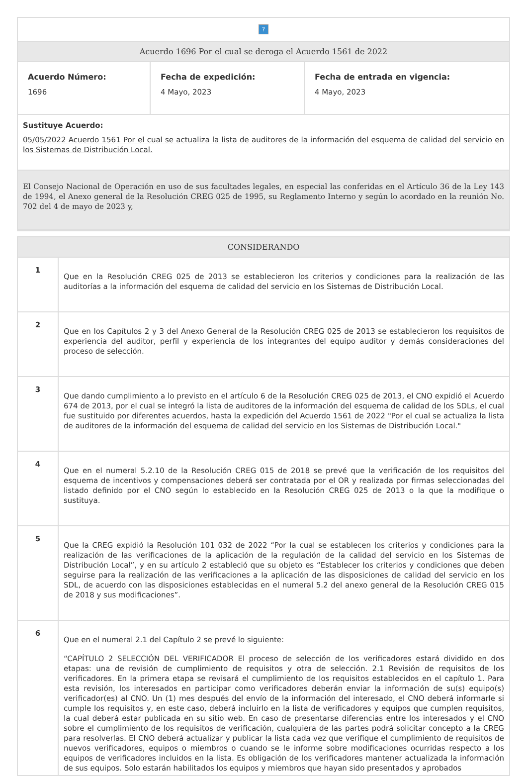| ? | | |
| Acuerdo 1696 Por el cual se deroga el Acuerdo 1561 de 2022 | | |
| Acuerdo Número: 1696 | Fecha de expedición: 4 Mayo, 2023 | Fecha de entrada en vigencia: 4 Mayo, 2023 |
| Sustituye Acuerdo: 05/05/2022 Acuerdo 1561 Por el cual se actualiza la lista de auditores de la información del esquema de calidad del servicio en los Sistemas de Distribución Local. | | |
| El Consejo Nacional de Operación en uso de sus facultades legales, en especial las conferidas en el Artículo 36 de la Ley 143 de 1994, el Anexo general de la Resolución CREG 025 de 1995, su Reglamento Interno y según lo acordado en la reunión No. 702 del 4 de mayo de 2023 y, | | |
| CONSIDERANDO | |
| 1 | Que en la Resolución CREG 025 de 2013 se establecieron los criterios y condiciones para la realización de las auditorías a la información del esquema de calidad del servicio en los Sistemas de Distribución Local. |
| 2 | Que en los Capítulos 2 y 3 del Anexo General de la Resolución CREG 025 de 2013 se establecieron los requisitos de experiencia del auditor, perfil y experiencia de los integrantes del equipo auditor y demás consideraciones del proceso de selección. |
| 3 | Que dando cumplimiento a lo previsto en el artículo 6 de la Resolución CREG 025 de 2013, el CNO expidió el Acuerdo 674 de 2013, por el cual se integró la lista de auditores de la información del esquema de calidad de los SDLs, el cual fue sustituido por diferentes acuerdos, hasta la expedición del Acuerdo 1561 de 2022 "Por el cual se actualiza la lista de auditores de la información del esquema de calidad del servicio en los Sistemas de Distribución Local." |
| 4 | Que en el numeral 5.2.10 de la Resolución CREG 015 de 2018 se prevé que la verificación de los requisitos del esquema de incentivos y compensaciones deberá ser contratada por el OR y realizada por firmas seleccionadas del listado definido por el CNO según lo establecido en la Resolución CREG 025 de 2013 o la que la modifique o sustituya. |
| 5 | Que la CREG expidió la Resolución 101 032 de 2022 “Por la cual se establecen los criterios y condiciones para la realización de las verificaciones de la aplicación de la regulación de la calidad del servicio en los Sistemas de Distribución Local”, y en su artículo 2 estableció que su objeto es “Establecer los criterios y condiciones que deben seguirse para la realización de las verificaciones a la aplicación de las disposiciones de calidad del servicio en los SDL, de acuerdo con las disposiciones establecidas en el numeral 5.2 del anexo general de la Resolución CREG 015 de 2018 y sus modificaciones”. |
| 6 | Que en el numeral 2.1 del Capítulo 2 se prevé lo siguiente: “CAPÍTULO 2 SELECCIÓN DEL VERIFICADOR El proceso de selección de los verificadores estará dividido en dos etapas: una de revisión de cumplimiento de requisitos y otra de selección. 2.1 Revisión de requisitos de los verificadores. En la primera etapa se revisará el cumplimiento de los requisitos establecidos en el capítulo 1. Para esta revisión, los interesados en participar como verificadores deberán enviar la información de su(s) equipo(s) verificador(es) al CNO. Un (1) mes después del envío de la información del interesado, el CNO deberá informarle si cumple los requisitos y, en este caso, deberá incluirlo en la lista de verificadores y equipos que cumplen requisitos, la cual deberá estar publicada en su sitio web. En caso de presentarse diferencias entre los interesados y el CNO sobre el cumplimiento de los requisitos de verificación, cualquiera de las partes podrá solicitar concepto a la CREG para resolverlas. El CNO deberá actualizar y publicar la lista cada vez que verifique el cumplimiento de requisitos de nuevos verificadores, equipos o miembros o cuando se le informe sobre modificaciones ocurridas respecto a los equipos de verificadores incluidos en la lista. Es obligación de los verificadores mantener actualizada la información de sus equipos. Solo estarán habilitados los equipos y miembros que hayan sido presentados y aprobados |